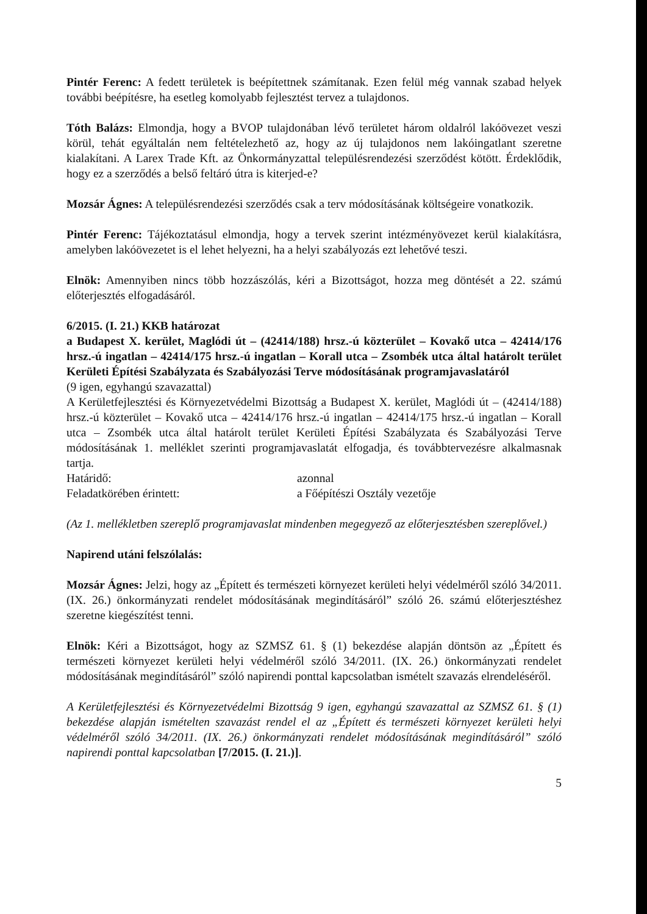Pintér Ferenc: A fedett területek is beépítettnek számítanak. Ezen felül még vannak szabad helyek további beépítésre, ha esetleg komolyabb fejlesztést tervez a tulajdonos.
Tóth Balázs: Elmondja, hogy a BVOP tulajdonában lévő területet három oldalról lakóövezet veszi körül, tehát egyáltalán nem feltételezhető az, hogy az új tulajdonos nem lakóingatlant szeretne kialakítani. A Larex Trade Kft. az Önkormányzattal településrendezési szerződést kötött. Érdeklődik, hogy ez a szerződés a belső feltáró útra is kiterjed-e?
Mozsár Ágnes: A településrendezési szerződés csak a terv módosításának költségeire vonatkozik.
Pintér Ferenc: Tájékoztatásul elmondja, hogy a tervek szerint intézményövezet kerül kialakításra, amelyben lakóövezetet is el lehet helyezni, ha a helyi szabályozás ezt lehetővé teszi.
Elnök: Amennyiben nincs több hozzászólás, kéri a Bizottságot, hozza meg döntését a 22. számú előterjesztés elfogadásáról.
6/2015. (I. 21.) KKB határozat
a Budapest X. kerület, Maglódi út – (42414/188) hrsz.-ú közterület – Kovakő utca – 42414/176 hrsz.-ú ingatlan – 42414/175 hrsz.-ú ingatlan – Korall utca – Zsombék utca által határolt terület Kerületi Építési Szabályzata és Szabályozási Terve módosításának programjavaslatáról
(9 igen, egyhangú szavazattal)
A Kerületfejlesztési és Környezetvédelmi Bizottság a Budapest X. kerület, Maglódi út – (42414/188) hrsz.-ú közterület – Kovakő utca – 42414/176 hrsz.-ú ingatlan – 42414/175 hrsz.-ú ingatlan – Korall utca – Zsombék utca által határolt terület Kerületi Építési Szabályzata és Szabályozási Terve módosításának 1. melléklet szerinti programjavaslatát elfogadja, és továbbtervezésre alkalmasnak tartja.
Határidő: azonnal
Feladatkörében érintett: a Főépítészi Osztály vezetője
(Az 1. mellékletben szereplő programjavaslat mindenben megegyező az előterjesztésben szereplővel.)
Napirend utáni felszólalás:
Mozsár Ágnes: Jelzi, hogy az „Épített és természeti környezet kerületi helyi védelméről szóló 34/2011. (IX. 26.) önkormányzati rendelet módosításának megindításáról” szóló 26. számú előterjesztéshez szeretne kiegészítést tenni.
Elnök: Kéri a Bizottságot, hogy az SZMSZ 61. § (1) bekezdése alapján döntsön az „Épített és természeti környezet kerületi helyi védelméről szóló 34/2011. (IX. 26.) önkormányzati rendelet módosításának megindításáról” szóló napirendi ponttal kapcsolatban ismételt szavazás elrendeléséről.
A Kerületfejlesztési és Környezetvédelmi Bizottság 9 igen, egyhangú szavazattal az SZMSZ 61. § (1) bekezdése alapján ismételten szavazást rendel el az „Épített és természeti környezet kerületi helyi védelméről szóló 34/2011. (IX. 26.) önkormányzati rendelet módosításának megindításáról” szóló napirendi ponttal kapcsolatban [7/2015. (I. 21.)].
5